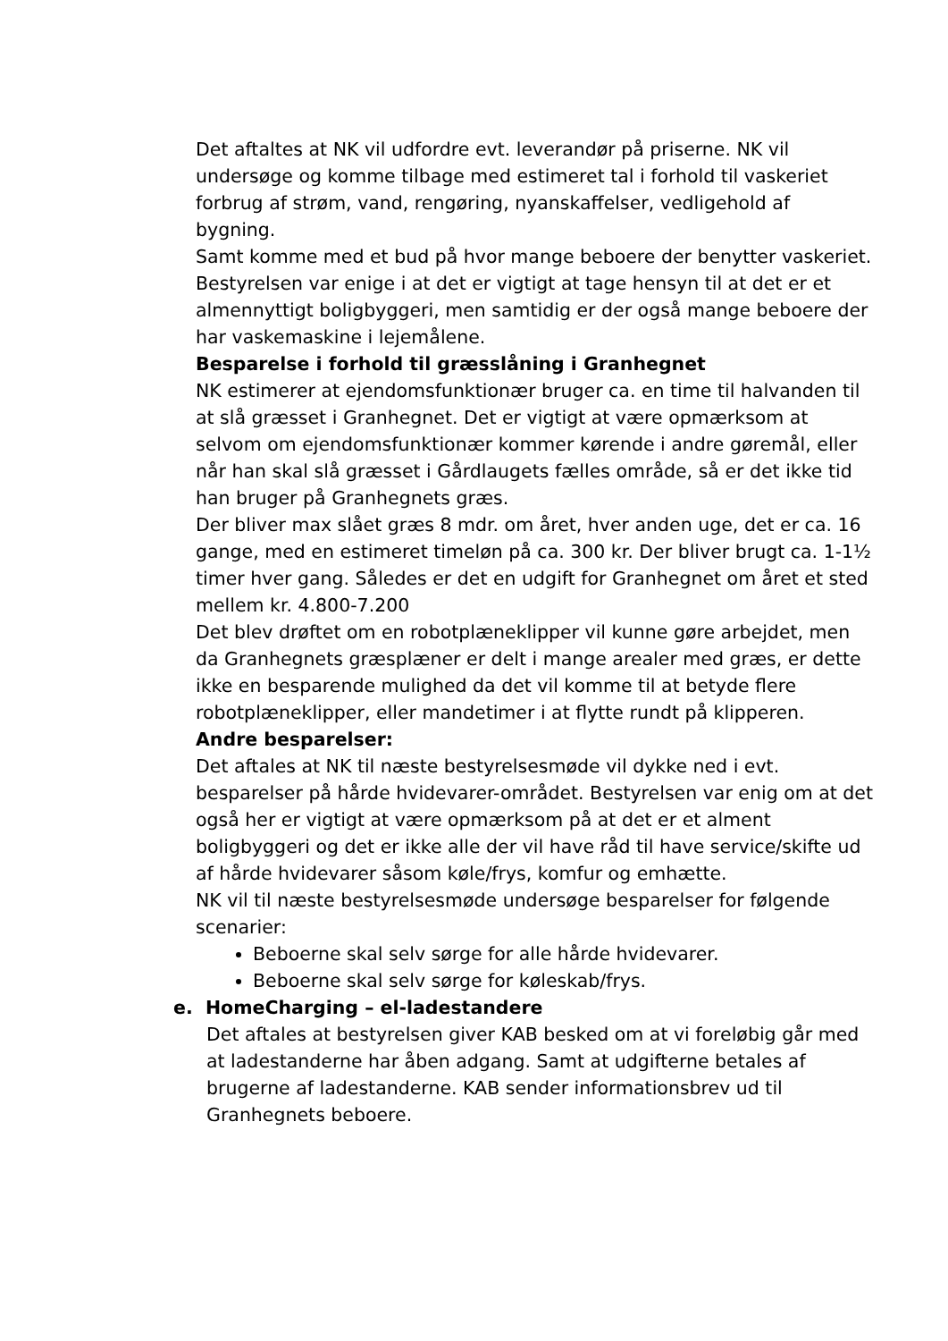Det aftaltes at NK vil udfordre evt. leverandør på priserne. NK vil undersøge og komme tilbage med estimeret tal i forhold til vaskeriet forbrug af strøm, vand, rengøring, nyanskaffelser, vedligehold af bygning.
Samt komme med et bud på hvor mange beboere der benytter vaskeriet.
Bestyrelsen var enige i at det er vigtigt at tage hensyn til at det er et almennyttigt boligbyggeri, men samtidig er der også mange beboere der har vaskemaskine i lejemålene.
Besparelse i forhold til græsslåning i Granhegnet
NK estimerer at ejendomsfunktionær bruger ca. en time til halvanden til at slå græsset i Granhegnet. Det er vigtigt at være opmærksom at selvom om ejendomsfunktionær kommer kørende i andre gøremål, eller når han skal slå græsset i Gårdlaugets fælles område, så er det ikke tid han bruger på Granhegnets græs.
Der bliver max slået græs 8 mdr. om året, hver anden uge, det er ca. 16 gange, med en estimeret timeløn på ca. 300 kr. Der bliver brugt ca. 1-1½ timer hver gang. Således er det en udgift for Granhegnet om året et sted mellem kr. 4.800-7.200
Det blev drøftet om en robotplæneklipper vil kunne gøre arbejdet, men da Granhegnets græsplæner er delt i mange arealer med græs, er dette ikke en besparende mulighed da det vil komme til at betyde flere robotplæneklipper, eller mandetimer i at flytte rundt på klipperen.
Andre besparelser:
Det aftales at NK til næste bestyrelsesmøde vil dykke ned i evt. besparelser på hårde hvidevarer-området. Bestyrelsen var enig om at det også her er vigtigt at være opmærksom på at det er et alment boligbyggeri og det er ikke alle der vil have råd til have service/skifte ud af hårde hvidevarer såsom køle/frys, komfur og emhætte.
NK vil til næste bestyrelsesmøde undersøge besparelser for følgende scenarier:
Beboerne skal selv sørge for alle hårde hvidevarer.
Beboerne skal selv sørge for køleskab/frys.
e. HomeCharging – el-ladestandere
Det aftales at bestyrelsen giver KAB besked om at vi foreløbig går med at ladestanderne har åben adgang. Samt at udgifterne betales af brugerne af ladestanderne. KAB sender informationsbrev ud til Granhegnets beboere.